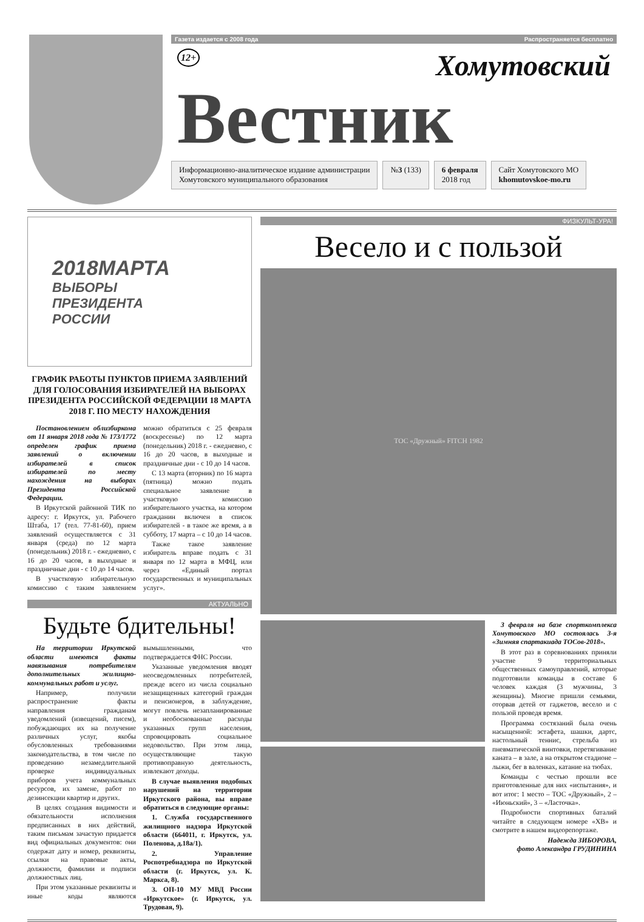Газета издается с 2008 года Распространяется бесплатно
12+ Хомутовский
Вестник
Информационно-аналитическое издание администрации
Хомутовского муниципального образования
№3 (133) 6 февраля
2018 год
Сайт Хомутовского МО
khomutovskoe-mo.ru
2018МАРТА
ВЫБОРЫ
ПРЕЗИДЕНТА
РОССИИ
ГРАФИК РАБОТЫ ПУНКТОВ ПРИЕМА ЗАЯВЛЕНИЙ ДЛЯ ГОЛОСОВАНИЯ ИЗБИРАТЕЛЕЙ НА ВЫБОРАХ ПРЕЗИДЕНТА РОССИЙСКОЙ ФЕДЕРАЦИИ 18 МАРТА 2018 Г. ПО МЕСТУ НАХОЖДЕНИЯ
Постановлением облизбиркома от 11 января 2018 года № 173/1772 определен график приема заявлений о включении избирателей в список избирателей по месту нахождения на выборах Президента Российской Федерации.
В Иркутской районной ТИК по адресу: г. Иркутск, ул. Рабочего Штаба, 17 (тел. 77-81-60), прием заявлений осуществляется с 31 января (среда) по 12 марта (понедельник) 2018 г. - ежедневно, с 16 до 20 часов, в выходные и праздничные дни - с 10 до 14 часов.
В участковую избирательную комиссию с таким заявлением можно обратиться с 25 февраля (воскресенье) по 12 марта (понедельник) 2018 г. - ежедневно, с 16 до 20 часов, в выходные и праздничные дни - с 10 до 14 часов.
С 13 марта (вторник) по 16 марта (пятница) можно подать специальное заявление в участковую комиссию избирательного участка, на котором гражданин включен в список избирателей - в такое же время, а в субботу, 17 марта – с 10 до 14 часов.
Также такое заявление избиратель вправе подать с 31 января по 12 марта в МФЦ, или через «Единый портал государственных и муниципальных услуг».
АКТУАЛЬНО
Будьте бдительны!
На территории Иркутской области имеются факты навязывания потребителям дополнительных жилищно-коммунальных работ и услуг.
Например, получили распространение факты направления гражданам уведомлений (извещений, писем), побуждающих их на получение различных услуг, якобы обусловленных требованиями законодательства, в том числе по проведению незамедлительной проверке индивидуальных приборов учета коммунальных ресурсов, их замене, работ по дезинсекции квартир и других.
В целях создания видимости и обязательности исполнения предписанных в них действий, таким письмам зачастую придается вид официальных документов: они содержат дату и номер, реквизиты, ссылки на правовые акты, должности, фамилии и подписи должностных лиц.
При этом указанные реквизиты и иные коды являются вымышленными, что подтверждается ФНС России.
Указанные уведомления вводят неосведомленных потребителей, прежде всего из числа социально незащищенных категорий граждан и пенсионеров, в заблуждение, могут повлечь незапланированные и необоснованные расходы указанных групп населения, спровоцировать социальное недовольство. При этом лица, осуществляющие такую противоправную деятельность, извлекают доходы.
В случае выявления подобных нарушений на территории Иркутского района, вы вправе обратиться в следующие органы:
1. Служба государственного жилищного надзора Иркутской области (664011, г. Иркутск, ул. Поленова, д.18а/1).
2. Управление Роспотребнадзора по Иркутской области (г. Иркутск, ул. К. Маркса, 8).
3. ОП-10 МУ МВД России «Иркутское» (г. Иркутск, ул. Трудовая, 9).
ФИЗКУЛЬТ-УРА!
Весело и с пользой
ТОС «Дружный» FITCH 1982
3 февраля на базе спорткомплекса Хомутовского МО состоялась 3-я «Зимняя спартакиада ТОСов-2018».
В этот раз в соревнованиях приняли участие 9 территориальных общественных самоуправлений, которые подготовили команды в составе 6 человек каждая (3 мужчины, 3 женщины). Многие пришли семьями, оторвав детей от гаджетов, весело и с пользой проведя время.
Программа состязаний была очень насыщенной: эстафета, шашки, дартс, настольный теннис, стрельба из пневматической винтовки, перетягивание каната – в зале, а на открытом стадионе – лыжи, бег в валенках, катание на тюбах.
Команды с честью прошли все приготовленные для них «испытания», и вот итог: 1 место – ТОС «Дружный», 2 – «Июньский», 3 – «Ласточка».
Подробности спортивных баталий читайте в следующем номере «ХВ» и смотрите в нашем видеорепортаже.
Надежда ЗИБОРОВА,
фото Александра ГРУДИНИНА